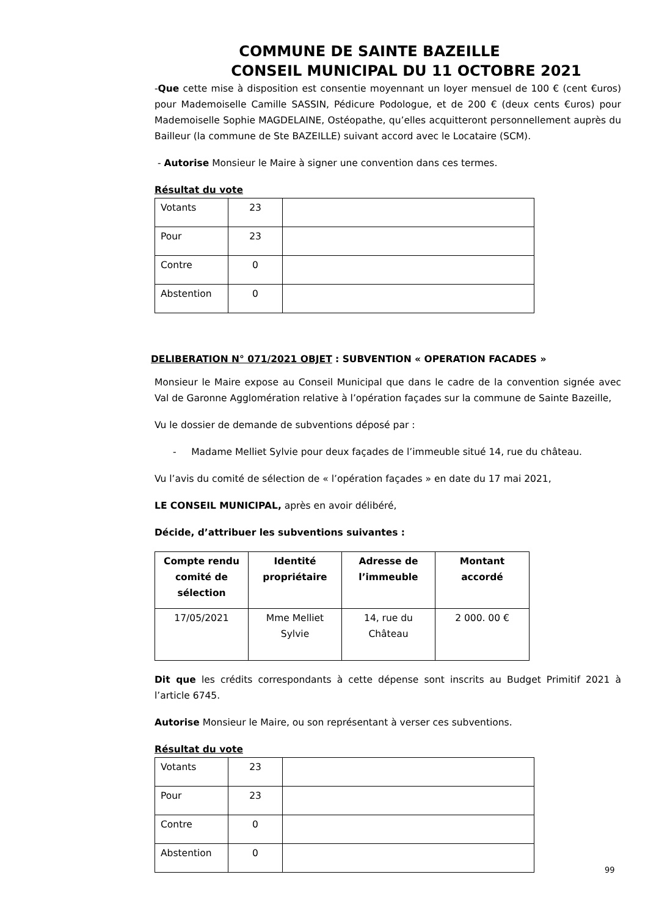COMMUNE DE SAINTE BAZEILLE
CONSEIL MUNICIPAL DU 11 OCTOBRE 2021
-Que cette mise à disposition est consentie moyennant un loyer mensuel de 100 € (cent €uros) pour Mademoiselle Camille SASSIN, Pédicure Podologue, et de 200 € (deux cents €uros) pour Mademoiselle Sophie MAGDELAINE, Ostéopathe, qu’elles acquitteront personnellement auprès du Bailleur (la commune de Ste BAZEILLE) suivant accord avec le Locataire (SCM).
- Autorise Monsieur le Maire à signer une convention dans ces termes.
Résultat du vote
| Votants | 23 | |
| Pour | 23 | |
| Contre | 0 | |
| Abstention | 0 | |
DELIBERATION N° 071/2021 OBJET : SUBVENTION « OPERATION FACADES »
Monsieur le Maire expose au Conseil Municipal que dans le cadre de la convention signée avec Val de Garonne Agglomération relative à l’opération façades sur la commune de Sainte Bazeille,
Vu le dossier de demande de subventions déposé par :
- Madame Melliet Sylvie pour deux façades de l’immeuble situé 14, rue du château.
Vu l’avis du comité de sélection de « l’opération façades » en date du 17 mai 2021,
LE CONSEIL MUNICIPAL, après en avoir délibéré,
Décide, d’attribuer les subventions suivantes :
| Compte rendu comité de sélection | Identité propriétaire | Adresse de l’immeuble | Montant accordé |
| --- | --- | --- | --- |
| 17/05/2021 | Mme Melliet Sylvie | 14, rue du Château | 2 000. 00 € |
Dit que les crédits correspondants à cette dépense sont inscrits au Budget Primitif 2021 à l’article 6745.
Autorise Monsieur le Maire, ou son représentant à verser ces subventions.
Résultat du vote
| Votants | 23 | |
| Pour | 23 | |
| Contre | 0 | |
| Abstention | 0 | |
99